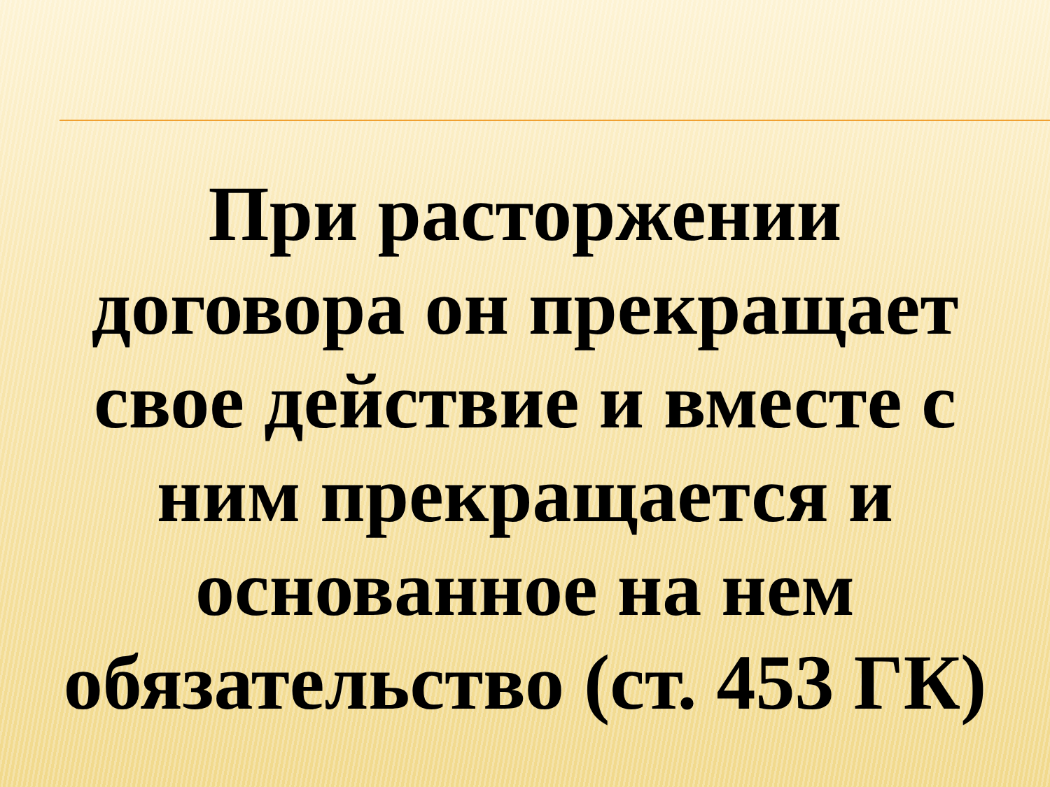При расторжении
договора он прекращает
свое действие и вместе с
ним прекращается и
основанное на нем
обязательство (ст. 453 ГК)